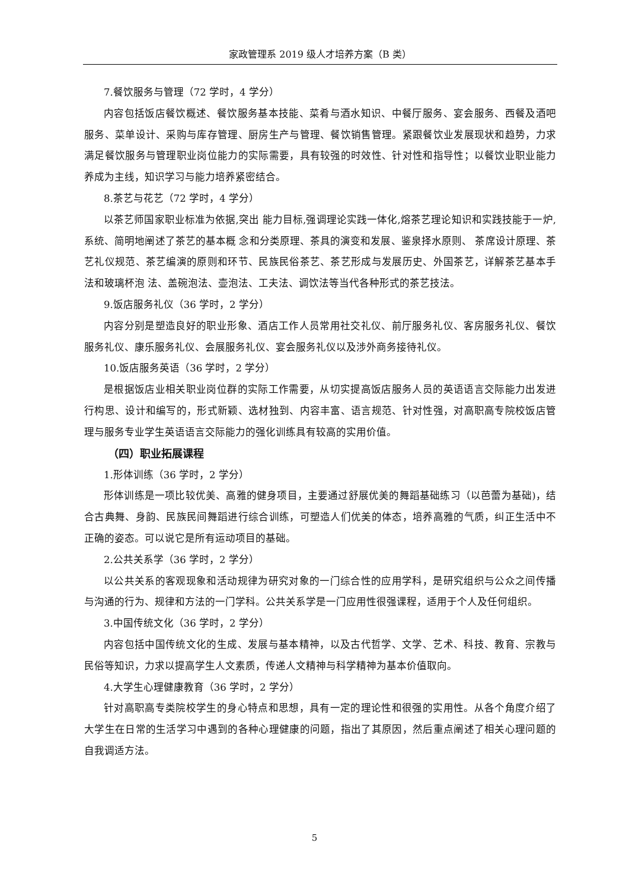家政管理系 2019 级人才培养方案（B 类）
7.餐饮服务与管理（72 学时，4 学分）
内容包括饭店餐饮概述、餐饮服务基本技能、菜肴与酒水知识、中餐厅服务、宴会服务、西餐及酒吧服务、菜单设计、采购与库存管理、厨房生产与管理、餐饮销售管理。紧跟餐饮业发展现状和趋势，力求满足餐饮服务与管理职业岗位能力的实际需要，具有较强的时效性、针对性和指导性；以餐饮业职业能力养成为主线，知识学习与能力培养紧密结合。
8.茶艺与花艺（72 学时，4 学分）
以茶艺师国家职业标准为依据,突出 能力目标,强调理论实践一体化,熔茶艺理论知识和实践技能于一炉,系统、简明地阐述了茶艺的基本概 念和分类原理、茶具的演变和发展、鉴泉择水原则、 茶席设计原理、茶艺礼仪规范、茶艺编演的原则和环节、民族民俗茶艺、茶艺形成与发展历史、外国茶艺，详解茶艺基本手法和玻璃杯泡 法、盖碗泡法、壶泡法、工夫法、调饮法等当代各种形式的茶艺技法。
9.饭店服务礼仪（36 学时，2 学分）
内容分别是塑造良好的职业形象、酒店工作人员常用社交礼仪、前厅服务礼仪、客房服务礼仪、餐饮服务礼仪、康乐服务礼仪、会展服务礼仪、宴会服务礼仪以及涉外商务接待礼仪。
10.饭店服务英语（36 学时，2 学分）
是根据饭店业相关职业岗位群的实际工作需要，从切实提高饭店服务人员的英语语言交际能力出发进行构思、设计和编写的，形式新颖、选材独到、内容丰富、语言规范、针对性强，对高职高专院校饭店管理与服务专业学生英语语言交际能力的强化训练具有较高的实用价值。
（四）职业拓展课程
1.形体训练（36 学时，2 学分）
形体训练是一项比较优美、高雅的健身项目，主要通过舒展优美的舞蹈基础练习（以芭蕾为基础)，结合古典舞、身韵、民族民间舞蹈进行综合训练，可塑造人们优美的体态，培养高雅的气质，纠正生活中不正确的姿态。可以说它是所有运动项目的基础。
2.公共关系学（36 学时，2 学分）
以公共关系的客观现象和活动规律为研究对象的一门综合性的应用学科，是研究组织与公众之间传播与沟通的行为、规律和方法的一门学科。公共关系学是一门应用性很强课程，适用于个人及任何组织。
3.中国传统文化（36 学时，2 学分）
内容包括中国传统文化的生成、发展与基本精神，以及古代哲学、文学、艺术、科技、教育、宗教与民俗等知识，力求以提高学生人文素质，传递人文精神与科学精神为基本价值取向。
4.大学生心理健康教育（36 学时，2 学分）
针对高职高专类院校学生的身心特点和思想，具有一定的理论性和很强的实用性。从各个角度介绍了大学生在日常的生活学习中遇到的各种心理健康的问题，指出了其原因，然后重点阐述了相关心理问题的自我调适方法。
5